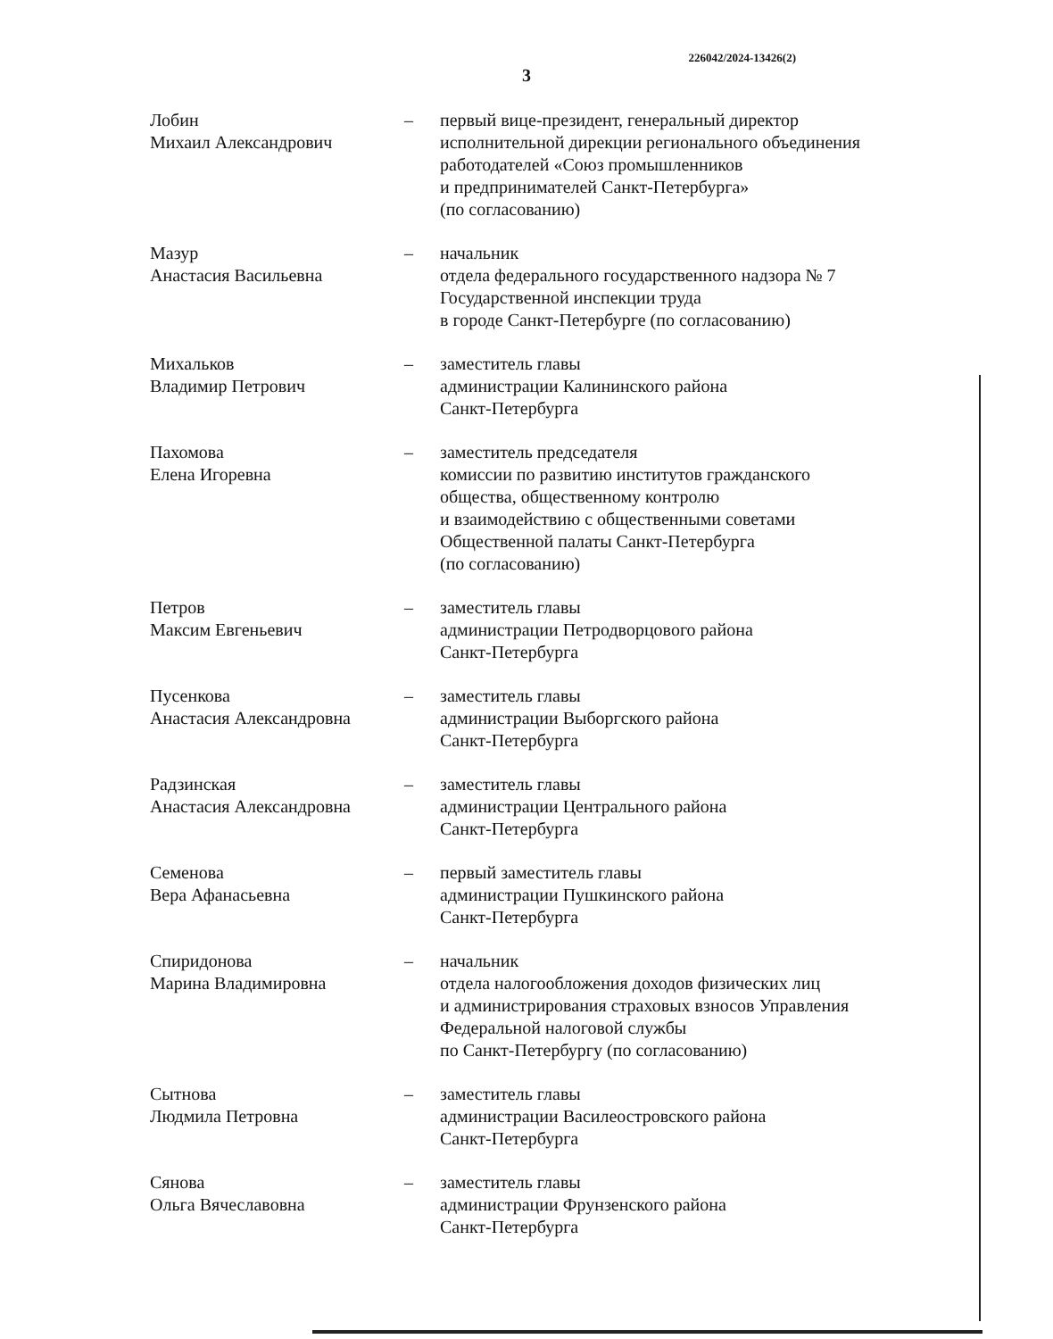226042/2024-13426(2)
3
Лобин
Михаил Александрович
– первый вице-президент, генеральный директор
исполнительной дирекции регионального объединения
работодателей «Союз промышленников
и предпринимателей Санкт-Петербурга»
(по согласованию)
Мазур
Анастасия Васильевна
– начальник
отдела федерального государственного надзора № 7
Государственной инспекции труда
в городе Санкт-Петербурге (по согласованию)
Михальков
Владимир Петрович
– заместитель главы
администрации Калининского района
Санкт-Петербурга
Пахомова
Елена Игоревна
– заместитель председателя
комиссии по развитию институтов гражданского
общества, общественному контролю
и взаимодействию с общественными советами
Общественной палаты Санкт-Петербурга
(по согласованию)
Петров
Максим Евгеньевич
– заместитель главы
администрации Петродворцового района
Санкт-Петербурга
Пусенкова
Анастасия Александровна
– заместитель главы
администрации Выборгского района
Санкт-Петербурга
Радзинская
Анастасия Александровна
– заместитель главы
администрации Центрального района
Санкт-Петербурга
Семенова
Вера Афанасьевна
– первый заместитель главы
администрации Пушкинского района
Санкт-Петербурга
Спиридонова
Марина Владимировна
– начальник
отдела налогообложения доходов физических лиц
и администрирования страховых взносов Управления
Федеральной налоговой службы
по Санкт-Петербургу (по согласованию)
Сытнова
Людмила Петровна
– заместитель главы
администрации Василеостровского района
Санкт-Петербурга
Сянова
Ольга Вячеславовна
– заместитель главы
администрации Фрунзенского района
Санкт-Петербурга